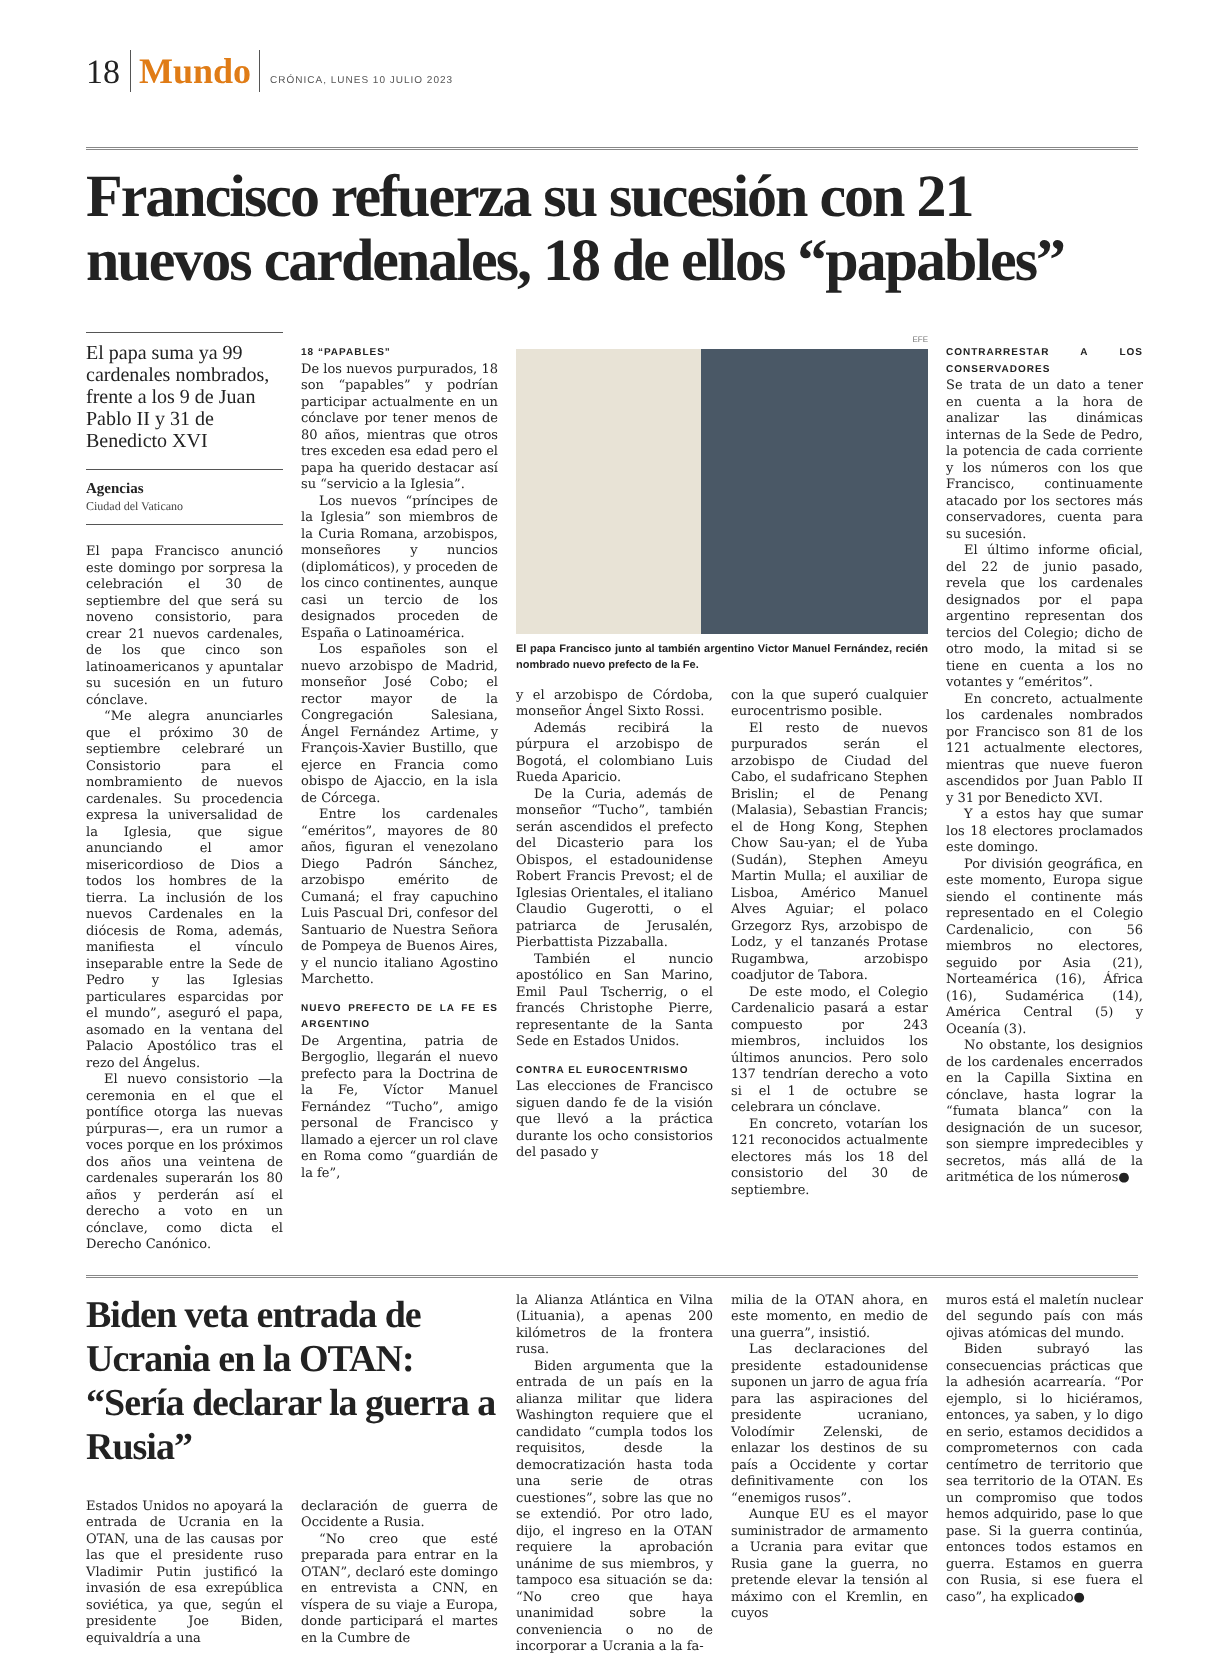18 Mundo CRÓNICA, LUNES 10 JULIO 2023
Francisco refuerza su sucesión con 21 nuevos cardenales, 18 de ellos “papables”
El papa suma ya 99 cardenales nombrados, frente a los 9 de Juan Pablo II y 31 de Benedicto XVI
Agencias
Ciudad del Vaticano
El papa Francisco anunció este domingo por sorpresa la celebración el 30 de septiembre del que será su noveno consistorio, para crear 21 nuevos cardenales, de los que cinco son latinoamericanos y apuntalar su sucesión en un futuro cónclave.
“Me alegra anunciarles que el próximo 30 de septiembre celebraré un Consistorio para el nombramiento de nuevos cardenales. Su procedencia expresa la universalidad de la Iglesia, que sigue anunciando el amor misericordioso de Dios a todos los hombres de la tierra. La inclusión de los nuevos Cardenales en la diócesis de Roma, además, manifiesta el vínculo inseparable entre la Sede de Pedro y las Iglesias particulares esparcidas por el mundo”, aseguró el papa, asomado en la ventana del Palacio Apostólico tras el rezo del Ángelus.
El nuevo consistorio —la ceremonia en el que el pontífice otorga las nuevas púrpuras—, era un rumor a voces porque en los próximos dos años una veintena de cardenales superarán los 80 años y perderán así el derecho a voto en un cónclave, como dicta el Derecho Canónico.
18 “PAPABLES”
De los nuevos purpurados, 18 son “papables” y podrían participar actualmente en un cónclave por tener menos de 80 años, mientras que otros tres exceden esa edad pero el papa ha querido destacar así su “servicio a la Iglesia”.
Los nuevos “príncipes de la Iglesia” son miembros de la Curia Romana, arzobispos, monseñores y nuncios (diplomáticos), y proceden de los cinco continentes, aunque casi un tercio de los designados proceden de España o Latinoamérica.
Los españoles son el nuevo arzobispo de Madrid, monseñor José Cobo; el rector mayor de la Congregación Salesiana, Ángel Fernández Artime, y François-Xavier Bustillo, que ejerce en Francia como obispo de Ajaccio, en la isla de Córcega.
Entre los cardenales “eméritos”, mayores de 80 años, figuran el venezolano Diego Padrón Sánchez, arzobispo emérito de Cumaná; el fray capuchino Luis Pascual Dri, confesor del Santuario de Nuestra Señora de Pompeya de Buenos Aires, y el nuncio italiano Agostino Marchetto.
NUEVO PREFECTO DE LA FE ES ARGENTINO
De Argentina, patria de Bergoglio, llegarán el nuevo prefecto para la Doctrina de la Fe, Víctor Manuel Fernández “Tucho”, amigo personal de Francisco y llamado a ejercer un rol clave en Roma como “guardián de la fe”,
EFE
El papa Francisco junto al también argentino Victor Manuel Fernández, recién nombrado nuevo prefecto de la Fe.
y el arzobispo de Córdoba, monseñor Ángel Sixto Rossi.
Además recibirá la púrpura el arzobispo de Bogotá, el colombiano Luis Rueda Aparicio.
De la Curia, además de monseñor “Tucho”, también serán ascendidos el prefecto del Dicasterio para los Obispos, el estadounidense Robert Francis Prevost; el de Iglesias Orientales, el italiano Claudio Gugerotti, o el patriarca de Jerusalén, Pierbattista Pizzaballa.
También el nuncio apostólico en San Marino, Emil Paul Tscherrig, o el francés Christophe Pierre, representante de la Santa Sede en Estados Unidos.
CONTRA EL EUROCENTRISMO
Las elecciones de Francisco siguen dando fe de la visión que llevó a la práctica durante los ocho consistorios del pasado y
con la que superó cualquier eurocentrismo posible.
El resto de nuevos purpurados serán el arzobispo de Ciudad del Cabo, el sudafricano Stephen Brislin; el de Penang (Malasia), Sebastian Francis; el de Hong Kong, Stephen Chow Sau-yan; el de Yuba (Sudán), Stephen Ameyu Martin Mulla; el auxiliar de Lisboa, Américo Manuel Alves Aguiar; el polaco Grzegorz Rys, arzobispo de Lodz, y el tanzanés Protase Rugambwa, arzobispo coadjutor de Tabora.
De este modo, el Colegio Cardenalicio pasará a estar compuesto por 243 miembros, incluidos los últimos anuncios. Pero solo 137 tendrían derecho a voto si el 1 de octubre se celebrara un cónclave.
En concreto, votarían los 121 reconocidos actualmente electores más los 18 del consistorio del 30 de septiembre.
CONTRARRESTAR A LOS CONSERVADORES
Se trata de un dato a tener en cuenta a la hora de analizar las dinámicas internas de la Sede de Pedro, la potencia de cada corriente y los números con los que Francisco, continuamente atacado por los sectores más conservadores, cuenta para su sucesión.
El último informe oficial, del 22 de junio pasado, revela que los cardenales designados por el papa argentino representan dos tercios del Colegio; dicho de otro modo, la mitad si se tiene en cuenta a los no votantes y “eméritos”.
En concreto, actualmente los cardenales nombrados por Francisco son 81 de los 121 actualmente electores, mientras que nueve fueron ascendidos por Juan Pablo II y 31 por Benedicto XVI.
Y a estos hay que sumar los 18 electores proclamados este domingo.
Por división geográfica, en este momento, Europa sigue siendo el continente más representado en el Colegio Cardenalicio, con 56 miembros no electores, seguido por Asia (21), Norteamérica (16), África (16), Sudamérica (14), América Central (5) y Oceanía (3).
No obstante, los designios de los cardenales encerrados en la Capilla Sixtina en cónclave, hasta lograr la “fumata blanca” con la designación de un sucesor, son siempre impredecibles y secretos, más allá de la aritmética de los números●
Biden veta entrada de Ucrania en la OTAN: “Sería declarar la guerra a Rusia”
Estados Unidos no apoyará la entrada de Ucrania en la OTAN, una de las causas por las que el presidente ruso Vladimir Putin justificó la invasión de esa exrepública soviética, ya que, según el presidente Joe Biden, equivaldría a una
declaración de guerra de Occidente a Rusia.
“No creo que esté preparada para entrar en la OTAN”, declaró este domingo en entrevista a CNN, en víspera de su viaje a Europa, donde participará el martes en la Cumbre de
la Alianza Atlántica en Vilna (Lituania), a apenas 200 kilómetros de la frontera rusa.
Biden argumenta que la entrada de un país en la alianza militar que lidera Washington requiere que el candidato “cumpla todos los requisitos, desde la democratización hasta toda una serie de otras cuestiones”, sobre las que no se extendió. Por otro lado, dijo, el ingreso en la OTAN requiere la aprobación unánime de sus miembros, y tampoco esa situación se da: “No creo que haya unanimidad sobre la conveniencia o no de incorporar a Ucrania a la fa-
milia de la OTAN ahora, en este momento, en medio de una guerra”, insistió.
Las declaraciones del presidente estadounidense suponen un jarro de agua fría para las aspiraciones del presidente ucraniano, Volodímir Zelenski, de enlazar los destinos de su país a Occidente y cortar definitivamente con los “enemigos rusos”.
Aunque EU es el mayor suministrador de armamento a Ucrania para evitar que Rusia gane la guerra, no pretende elevar la tensión al máximo con el Kremlin, en cuyos
muros está el maletín nuclear del segundo país con más ojivas atómicas del mundo.
Biden subrayó las consecuencias prácticas que la adhesión acarrearía. “Por ejemplo, si lo hiciéramos, entonces, ya saben, y lo digo en serio, estamos decididos a comprometernos con cada centímetro de territorio que sea territorio de la OTAN. Es un compromiso que todos hemos adquirido, pase lo que pase. Si la guerra continúa, entonces todos estamos en guerra. Estamos en guerra con Rusia, si ese fuera el caso”, ha explicado●